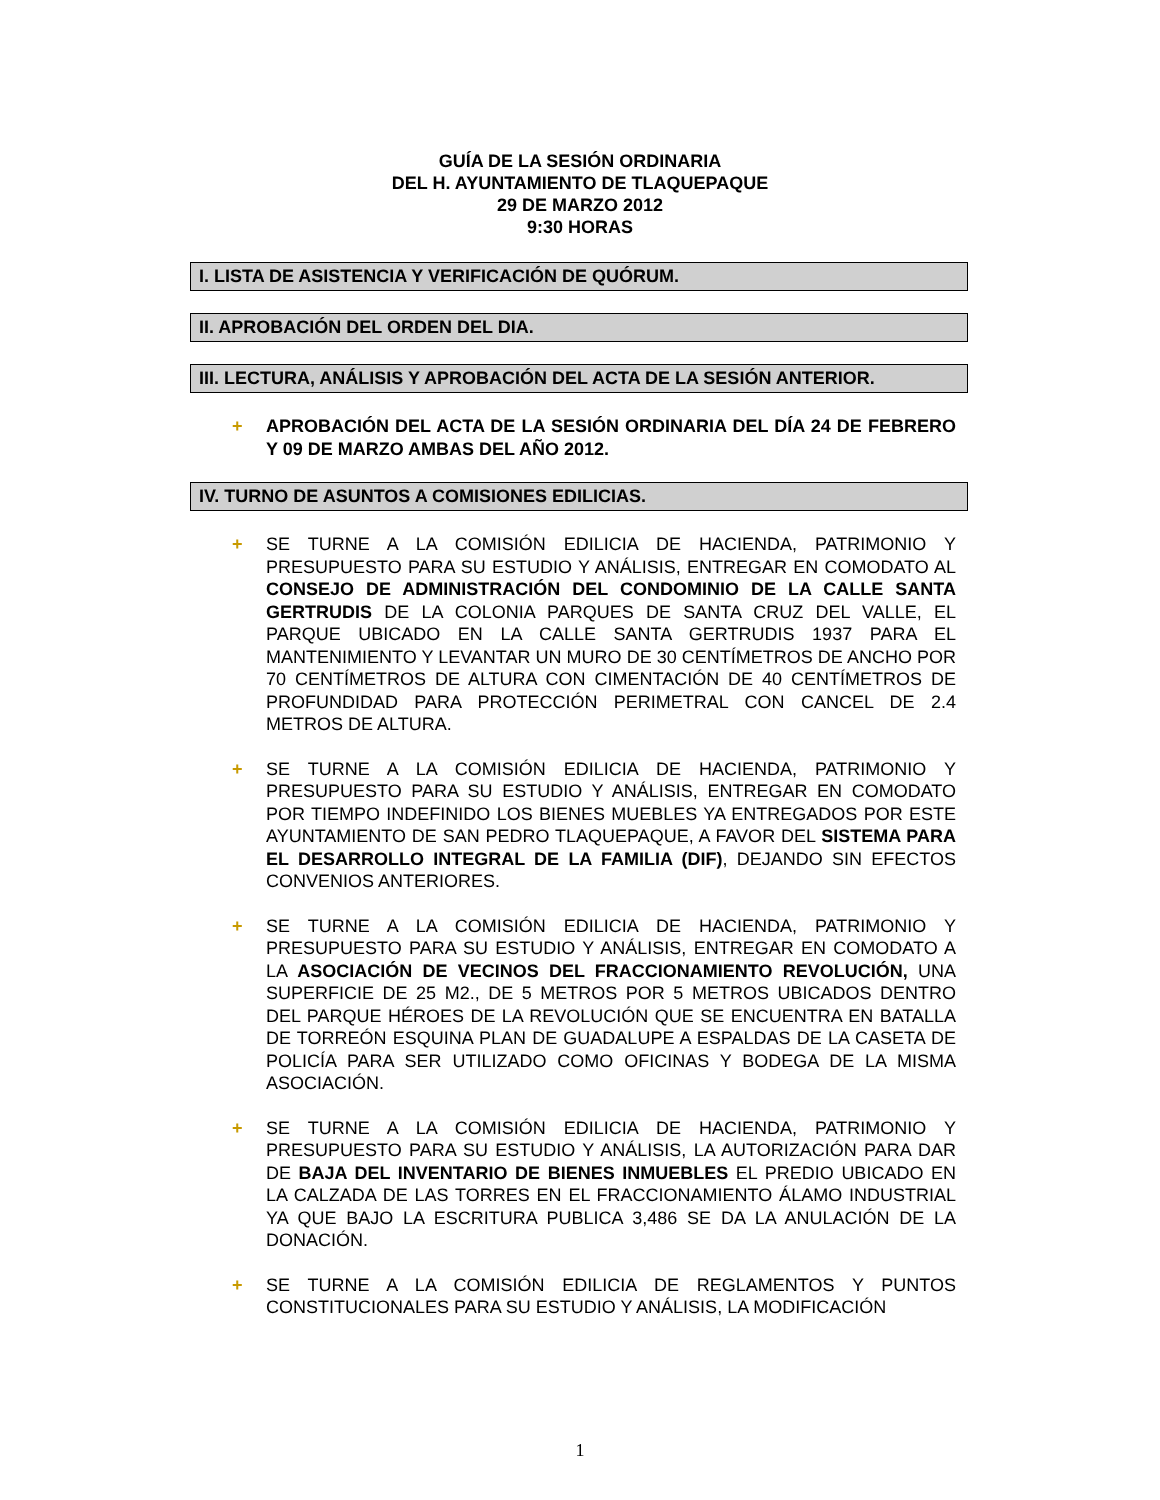GUÍA DE LA SESIÓN ORDINARIA
DEL H. AYUNTAMIENTO DE TLAQUEPAQUE
29 DE MARZO 2012
9:30 HORAS
I. LISTA DE ASISTENCIA Y VERIFICACIÓN DE QUÓRUM.
II. APROBACIÓN DEL ORDEN DEL DIA.
III. LECTURA, ANÁLISIS Y APROBACIÓN DEL ACTA DE LA SESIÓN ANTERIOR.
+ APROBACIÓN DEL ACTA DE LA SESIÓN ORDINARIA DEL DÍA 24 DE FEBRERO Y 09 DE MARZO AMBAS DEL AÑO 2012.
IV. TURNO DE ASUNTOS A COMISIONES EDILICIAS.
+ SE TURNE A LA COMISIÓN EDILICIA DE HACIENDA, PATRIMONIO Y PRESUPUESTO PARA SU ESTUDIO Y ANÁLISIS, ENTREGAR EN COMODATO AL CONSEJO DE ADMINISTRACIÓN DEL CONDOMINIO DE LA CALLE SANTA GERTRUDIS DE LA COLONIA PARQUES DE SANTA CRUZ DEL VALLE, EL PARQUE UBICADO EN LA CALLE SANTA GERTRUDIS 1937 PARA EL MANTENIMIENTO Y LEVANTAR UN MURO DE 30 CENTÍMETROS DE ANCHO POR 70 CENTÍMETROS DE ALTURA CON CIMENTACIÓN DE 40 CENTÍMETROS DE PROFUNDIDAD PARA PROTECCIÓN PERIMETRAL CON CANCEL DE 2.4 METROS DE ALTURA.
+ SE TURNE A LA COMISIÓN EDILICIA DE HACIENDA, PATRIMONIO Y PRESUPUESTO PARA SU ESTUDIO Y ANÁLISIS, ENTREGAR EN COMODATO POR TIEMPO INDEFINIDO LOS BIENES MUEBLES YA ENTREGADOS POR ESTE AYUNTAMIENTO DE SAN PEDRO TLAQUEPAQUE, A FAVOR DEL SISTEMA PARA EL DESARROLLO INTEGRAL DE LA FAMILIA (DIF), DEJANDO SIN EFECTOS CONVENIOS ANTERIORES.
+ SE TURNE A LA COMISIÓN EDILICIA DE HACIENDA, PATRIMONIO Y PRESUPUESTO PARA SU ESTUDIO Y ANÁLISIS, ENTREGAR EN COMODATO A LA ASOCIACIÓN DE VECINOS DEL FRACCIONAMIENTO REVOLUCIÓN, UNA SUPERFICIE DE 25 M2., DE 5 METROS POR 5 METROS UBICADOS DENTRO DEL PARQUE HÉROES DE LA REVOLUCIÓN QUE SE ENCUENTRA EN BATALLA DE TORREÓN ESQUINA PLAN DE GUADALUPE A ESPALDAS DE LA CASETA DE POLICÍA PARA SER UTILIZADO COMO OFICINAS Y BODEGA DE LA MISMA ASOCIACIÓN.
+ SE TURNE A LA COMISIÓN EDILICIA DE HACIENDA, PATRIMONIO Y PRESUPUESTO PARA SU ESTUDIO Y ANÁLISIS, LA AUTORIZACIÓN PARA DAR DE BAJA DEL INVENTARIO DE BIENES INMUEBLES EL PREDIO UBICADO EN LA CALZADA DE LAS TORRES EN EL FRACCIONAMIENTO ÁLAMO INDUSTRIAL YA QUE BAJO LA ESCRITURA PUBLICA 3,486 SE DA LA ANULACIÓN DE LA DONACIÓN.
+ SE TURNE A LA COMISIÓN EDILICIA DE REGLAMENTOS Y PUNTOS CONSTITUCIONALES PARA SU ESTUDIO Y ANÁLISIS, LA MODIFICACIÓN
1